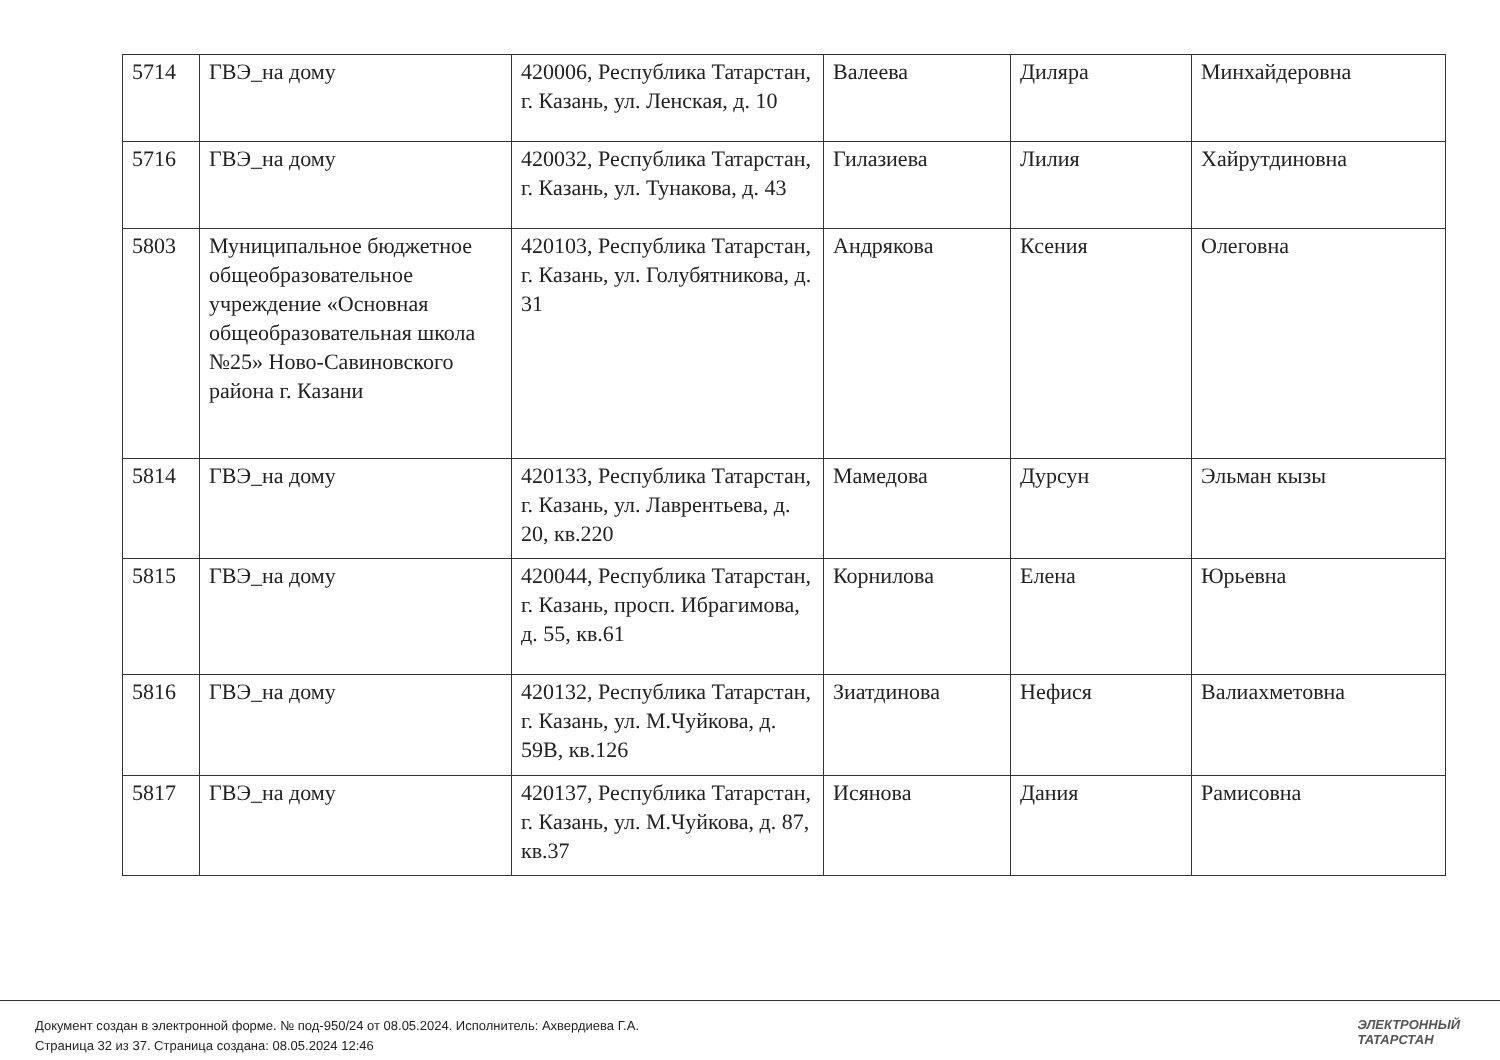| 5714 | ГВЭ_на дому | 420006, Республика Татарстан, г. Казань, ул. Ленская, д. 10 | Валеева | Диляра | Минхайдеровна |
| 5716 | ГВЭ_на дому | 420032, Республика Татарстан, г. Казань, ул. Тунакова, д. 43 | Гилазиева | Лилия | Хайрутдиновна |
| 5803 | Муниципальное бюджетное общеобразовательное учреждение «Основная общеобразовательная школа №25» Ново-Савиновского района г. Казани | 420103, Республика Татарстан, г. Казань, ул. Голубятникова, д. 31 | Андрякова | Ксения | Олеговна |
| 5814 | ГВЭ_на дому | 420133, Республика Татарстан, г. Казань, ул. Лаврентьева, д. 20, кв.220 | Мамедова | Дурсун | Эльман кызы |
| 5815 | ГВЭ_на дому | 420044, Республика Татарстан, г. Казань, просп. Ибрагимова, д. 55, кв.61 | Корнилова | Елена | Юрьевна |
| 5816 | ГВЭ_на дому | 420132, Республика Татарстан, г. Казань, ул. М.Чуйкова, д. 59В, кв.126 | Зиатдинова | Нефися | Валиахметовна |
| 5817 | ГВЭ_на дому | 420137, Республика Татарстан, г. Казань, ул. М.Чуйкова, д. 87, кв.37 | Исянова | Дания | Рамисовна |
Документ создан в электронной форме. № под-950/24 от 08.05.2024. Исполнитель: Ахвердиева Г.А.
Страница 32 из 37. Страница создана: 08.05.2024 12:46
ЭЛЕКТРОННЫЙ
ТАТАРСТАН